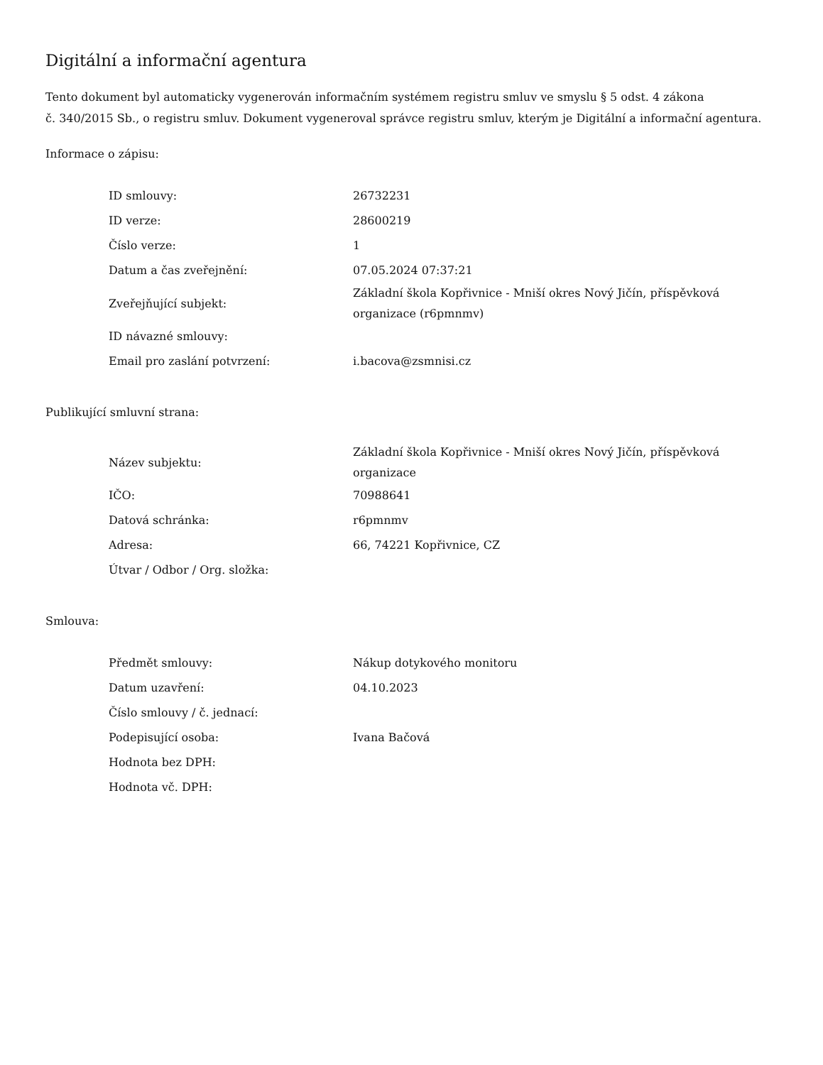Digitální a informační agentura
Tento dokument byl automaticky vygenerován informačním systémem registru smluv ve smyslu § 5 odst. 4 zákona
č. 340/2015 Sb., o registru smluv. Dokument vygeneroval správce registru smluv, kterým je Digitální a informační agentura.
Informace o zápisu:
| ID smlouvy: | 26732231 |
| ID verze: | 28600219 |
| Číslo verze: | 1 |
| Datum a čas zveřejnění: | 07.05.2024 07:37:21 |
| Zveřejňující subjekt: | Základní škola Kopřivnice - Mniší okres Nový Jičín, příspěvková organizace (r6pmnmv) |
| ID návazné smlouvy: | |
| Email pro zaslání potvrzení: | i.bacova@zsmnisi.cz |
Publikující smluvní strana:
| Název subjektu: | Základní škola Kopřivnice - Mniší okres Nový Jičín, příspěvková organizace |
| IČO: | 70988641 |
| Datová schránka: | r6pmnmv |
| Adresa: | 66, 74221 Kopřivnice, CZ |
| Útvar / Odbor / Org. složka: | |
Smlouva:
| Předmět smlouvy: | Nákup dotykového monitoru |
| Datum uzavření: | 04.10.2023 |
| Číslo smlouvy / č. jednací: | |
| Podepisující osoba: | Ivana Bačová |
| Hodnota bez DPH: | |
| Hodnota vč. DPH: | |